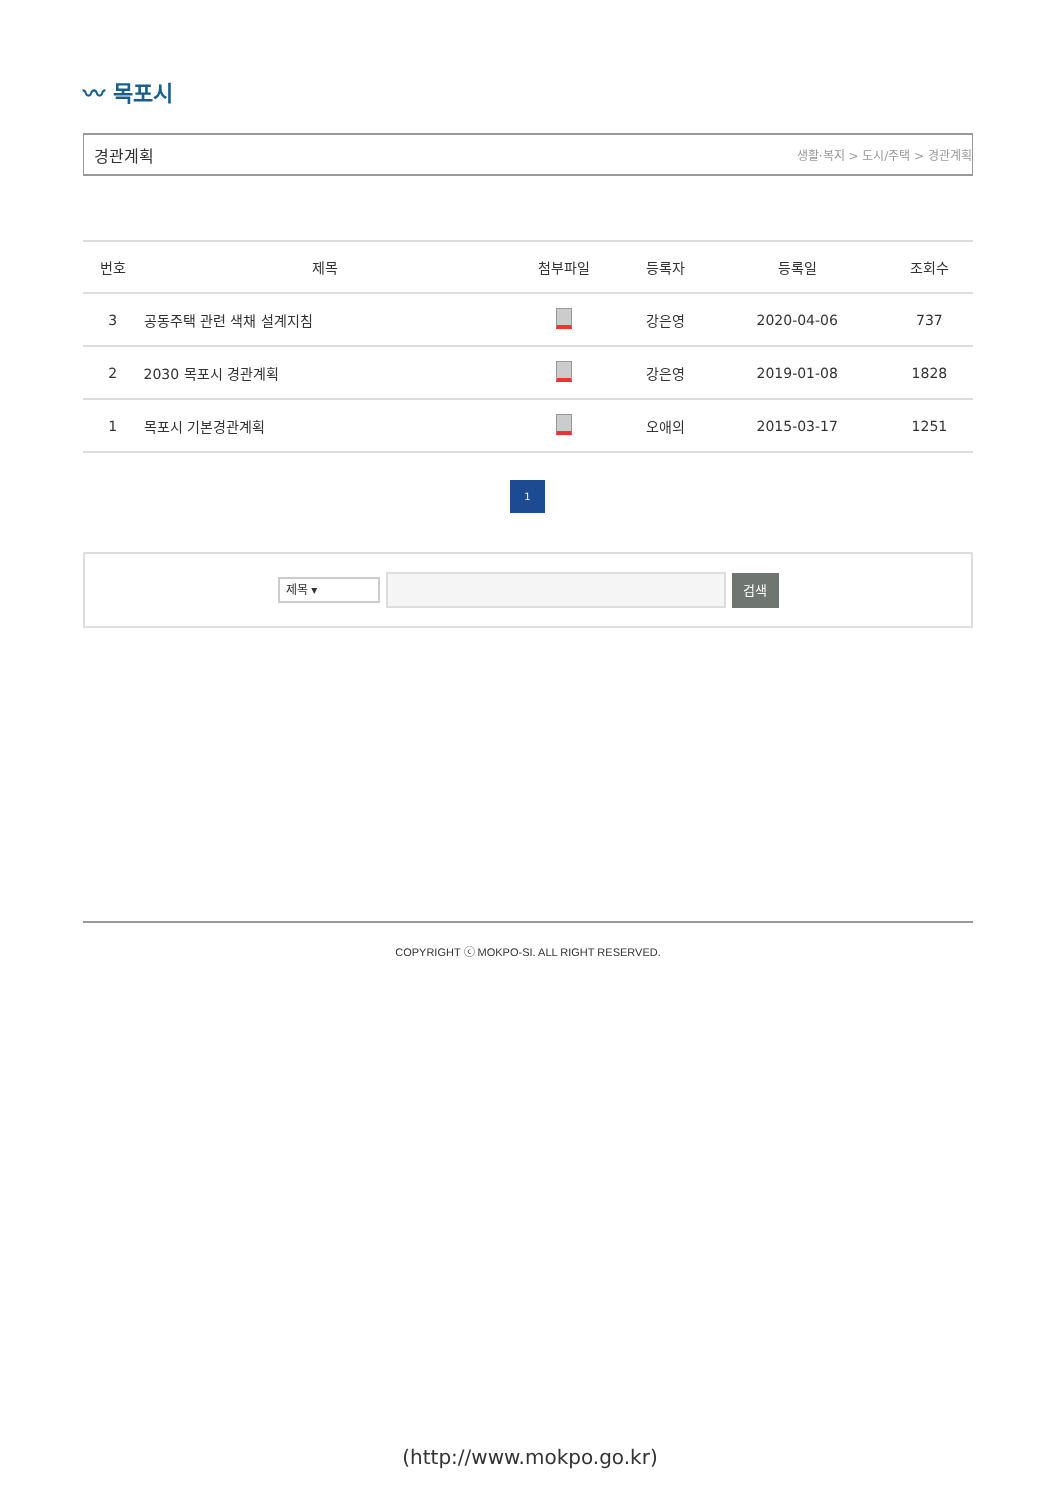〰 목포시
경관계획
생활·복지 > 도시/주택 > 경관계획
| 번호 | 제목 | 첨부파일 | 등록자 | 등록일 | 조회수 |
| --- | --- | --- | --- | --- | --- |
| 3 | 공동주택 관련 색채 설계지침 | | 강은영 | 2020-04-06 | 737 |
| 2 | 2030 목포시 경관계획 | | 강은영 | 2019-01-08 | 1828 |
| 1 | 목포시 기본경관계획 | | 오애의 | 2015-03-17 | 1251 |
1
제목 ▾
검색
COPYRIGHT ⓒ MOKPO-SI. ALL RIGHT RESERVED.
(http://www.mokpo.go.kr)